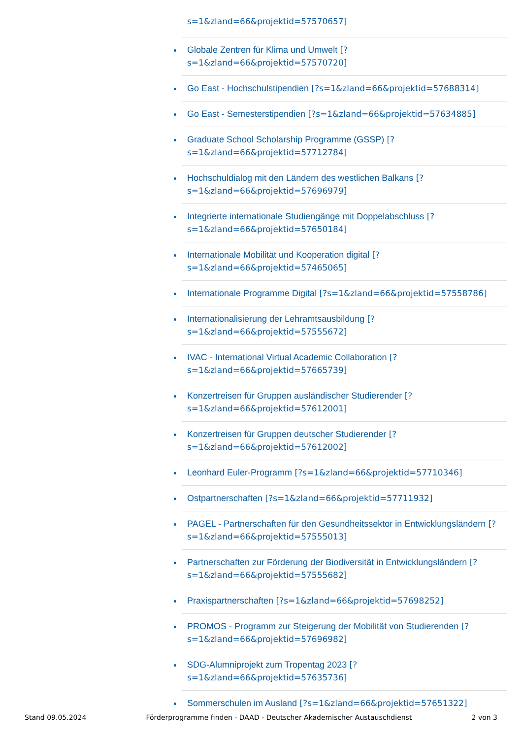s=1&zland=66&projektid=57570657]
Globale Zentren für Klima und Umwelt [?s=1&zland=66&projektid=57570720]
Go East - Hochschulstipendien [?s=1&zland=66&projektid=57688314]
Go East - Semesterstipendien [?s=1&zland=66&projektid=57634885]
Graduate School Scholarship Programme (GSSP) [?s=1&zland=66&projektid=57712784]
Hochschuldialog mit den Ländern des westlichen Balkans [?s=1&zland=66&projektid=57696979]
Integrierte internationale Studiengänge mit Doppelabschluss [?s=1&zland=66&projektid=57650184]
Internationale Mobilität und Kooperation digital [?s=1&zland=66&projektid=57465065]
Internationale Programme Digital [?s=1&zland=66&projektid=57558786]
Internationalisierung der Lehramtsausbildung [?s=1&zland=66&projektid=57555672]
IVAC - International Virtual Academic Collaboration [?s=1&zland=66&projektid=57665739]
Konzertreisen für Gruppen ausländischer Studierender [?s=1&zland=66&projektid=57612001]
Konzertreisen für Gruppen deutscher Studierender [?s=1&zland=66&projektid=57612002]
Leonhard Euler-Programm [?s=1&zland=66&projektid=57710346]
Ostpartnerschaften [?s=1&zland=66&projektid=57711932]
PAGEL - Partnerschaften für den Gesundheitssektor in Entwicklungsländern [?s=1&zland=66&projektid=57555013]
Partnerschaften zur Förderung der Biodiversität in Entwicklungsländern [?s=1&zland=66&projektid=57555682]
Praxispartnerschaften [?s=1&zland=66&projektid=57698252]
PROMOS - Programm zur Steigerung der Mobilität von Studierenden [?s=1&zland=66&projektid=57696982]
SDG-Alumniprojekt zum Tropentag 2023 [?s=1&zland=66&projektid=57635736]
Sommerschulen im Ausland [?s=1&zland=66&projektid=57651322]
Stand 09.05.2024 Förderprogramme finden - DAAD - Deutscher Akademischer Austauschdienst 2 von 3